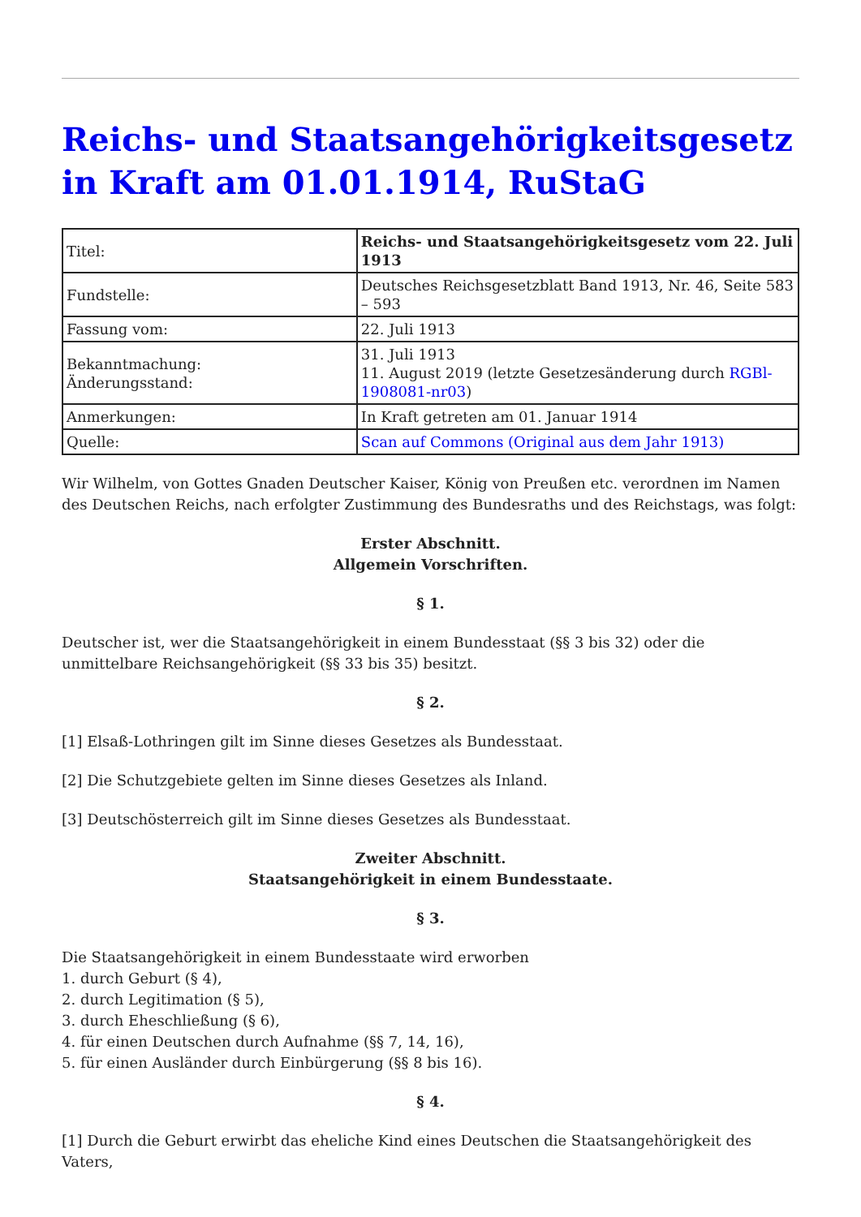Reichs- und Staatsangehörigkeitsgesetz in Kraft am 01.01.1914, RuStaG
| Titel: | Reichs- und Staatsangehörigkeitsgesetz vom 22. Juli 1913 |
| Fundstelle: | Deutsches Reichsgesetzblatt Band 1913, Nr. 46, Seite 583 – 593 |
| Fassung vom: | 22. Juli 1913 |
| Bekanntmachung: Änderungsstand: | 31. Juli 1913 11. August 2019 (letzte Gesetzesänderung durch RGBl-1908081-nr03 ) |
| Anmerkungen: | In Kraft getreten am 01. Januar 1914 |
| Quelle: | Scan auf Commons (Original aus dem Jahr 1913) |
Wir Wilhelm, von Gottes Gnaden Deutscher Kaiser, König von Preußen etc. verordnen im Namen des Deutschen Reichs, nach erfolgter Zustimmung des Bundesraths und des Reichstags, was folgt:
Erster Abschnitt.
Allgemein Vorschriften.
§ 1.
Deutscher ist, wer die Staatsangehörigkeit in einem Bundesstaat (§§ 3 bis 32) oder die unmittelbare Reichsangehörigkeit (§§ 33 bis 35) besitzt.
§ 2.
[1] Elsaß-Lothringen gilt im Sinne dieses Gesetzes als Bundesstaat.
[2] Die Schutzgebiete gelten im Sinne dieses Gesetzes als Inland.
[3] Deutschösterreich gilt im Sinne dieses Gesetzes als Bundesstaat.
Zweiter Abschnitt.
Staatsangehörigkeit in einem Bundesstaate.
§ 3.
Die Staatsangehörigkeit in einem Bundesstaate wird erworben
1. durch Geburt (§ 4),
2. durch Legitimation (§ 5),
3. durch Eheschließung (§ 6),
4. für einen Deutschen durch Aufnahme (§§ 7, 14, 16),
5. für einen Ausländer durch Einbürgerung (§§ 8 bis 16).
§ 4.
[1] Durch die Geburt erwirbt das eheliche Kind eines Deutschen die Staatsangehörigkeit des Vaters,